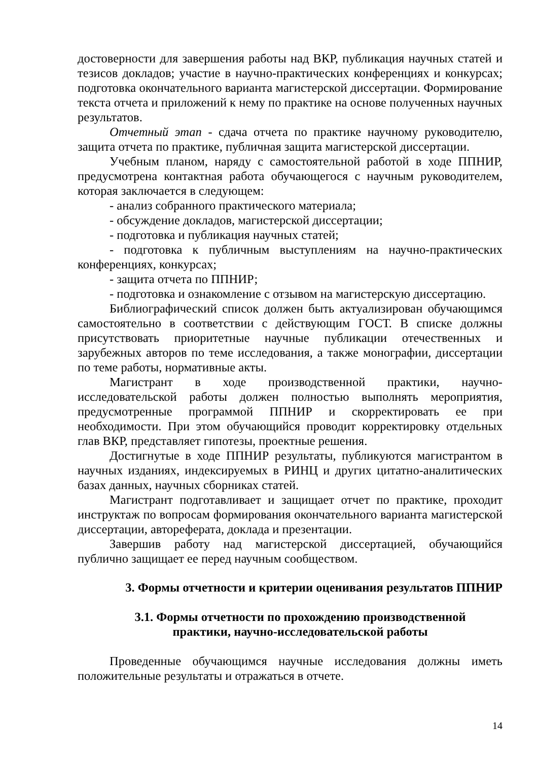достоверности для завершения работы над ВКР, публикация научных статей и тезисов докладов; участие в научно-практических конференциях и конкурсах; подготовка окончательного варианта магистерской диссертации. Формирование текста отчета и приложений к нему по практике на основе полученных научных результатов.
Отчетный этап - сдача отчета по практике научному руководителю, защита отчета по практике, публичная защита магистерской диссертации.
Учебным планом, наряду с самостоятельной работой в ходе ППНИР, предусмотрена контактная работа обучающегося с научным руководителем, которая заключается в следующем:
- анализ собранного практического материала;
- обсуждение докладов, магистерской диссертации;
- подготовка и публикация научных статей;
- подготовка к публичным выступлениям на научно-практических конференциях, конкурсах;
- защита отчета по ППНИР;
- подготовка и ознакомление с отзывом на магистерскую диссертацию.
Библиографический список должен быть актуализирован обучающимся самостоятельно в соответствии с действующим ГОСТ. В списке должны присутствовать приоритетные научные публикации отечественных и зарубежных авторов по теме исследования, а также монографии, диссертации по теме работы, нормативные акты.
Магистрант в ходе производственной практики, научно-исследовательской работы должен полностью выполнять мероприятия, предусмотренные программой ППНИР и скорректировать ее при необходимости. При этом обучающийся проводит корректировку отдельных глав ВКР, представляет гипотезы, проектные решения.
Достигнутые в ходе ППНИР результаты, публикуются магистрантом в научных изданиях, индексируемых в РИНЦ и других цитатно-аналитических базах данных, научных сборниках статей.
Магистрант подготавливает и защищает отчет по практике, проходит инструктаж по вопросам формирования окончательного варианта магистерской диссертации, автореферата, доклада и презентации.
Завершив работу над магистерской диссертацией, обучающийся публично защищает ее перед научным сообществом.
3. Формы отчетности и критерии оценивания результатов ППНИР
3.1. Формы отчетности по прохождению производственной
практики, научно-исследовательской работы
Проведенные обучающимся научные исследования должны иметь положительные результаты и отражаться в отчете.
14